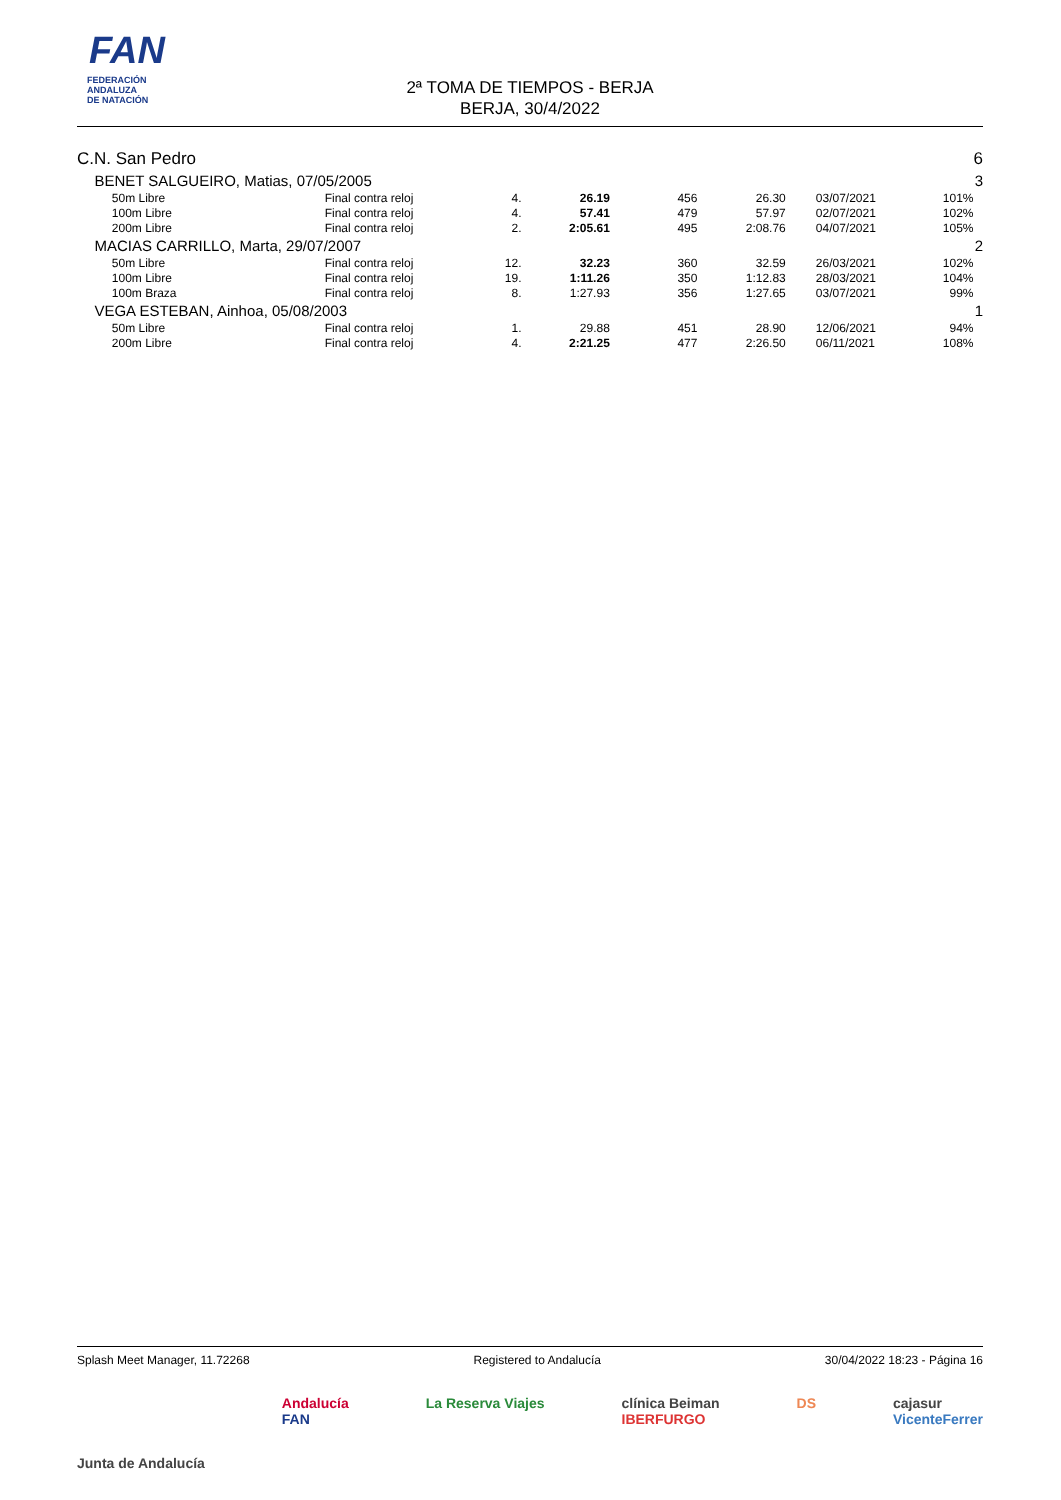FAN
FEDERACIÓN
ANDALUZA
DE NATACIÓN
2ª TOMA DE TIEMPOS - BERJA
BERJA, 30/4/2022
| C.N. San Pedro | | | | | | | | | | 6 |
| | BENET SALGUEIRO, Matias, 07/05/2005 | | | | | | | | | 3 |
| | | 50m Libre | Final contra reloj | 4. | 26.19 | 456 | 26.30 | 03/07/2021 | 101% | |
| | | 100m Libre | Final contra reloj | 4. | 57.41 | 479 | 57.97 | 02/07/2021 | 102% | |
| | | 200m Libre | Final contra reloj | 2. | 2:05.61 | 495 | 2:08.76 | 04/07/2021 | 105% | |
| | MACIAS CARRILLO, Marta, 29/07/2007 | | | | | | | | | 2 |
| | | 50m Libre | Final contra reloj | 12. | 32.23 | 360 | 32.59 | 26/03/2021 | 102% | |
| | | 100m Libre | Final contra reloj | 19. | 1:11.26 | 350 | 1:12.83 | 28/03/2021 | 104% | |
| | | 100m Braza | Final contra reloj | 8. | 1:27.93 | 356 | 1:27.65 | 03/07/2021 | 99% | |
| | VEGA ESTEBAN, Ainhoa, 05/08/2003 | | | | | | | | | 1 |
| | | 50m Libre | Final contra reloj | 1. | 29.88 | 451 | 28.90 | 12/06/2021 | 94% | |
| | | 200m Libre | Final contra reloj | 4. | 2:21.25 | 477 | 2:26.50 | 06/11/2021 | 108% | |
Splash Meet Manager, 11.72268 Registered to Andalucía 30/04/2022 18:23 - Página 16
Junta de Andalucía Andalucía
FAN La Reserva Viajes clínica Beiman
IBERFURGO DS cajasur
VicenteFerrer